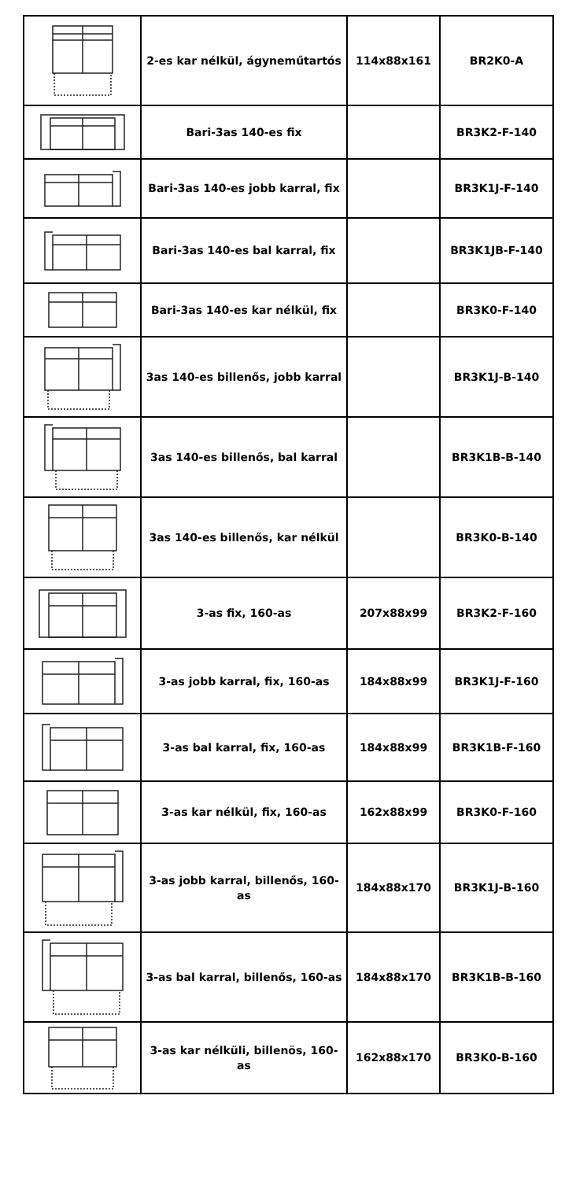| | 2-es kar nélkül, ágyneműtartós | 114x88x161 | BR2K0-A |
| | Bari-3as 140-es fix | | BR3K2-F-140 |
| | Bari-3as 140-es jobb karral, fix | | BR3K1J-F-140 |
| | Bari-3as 140-es bal karral, fix | | BR3K1JB-F-140 |
| | Bari-3as 140-es kar nélkül, fix | | BR3K0-F-140 |
| | 3as 140-es billenős, jobb karral | | BR3K1J-B-140 |
| | 3as 140-es billenős, bal karral | | BR3K1B-B-140 |
| | 3as 140-es billenős, kar nélkül | | BR3K0-B-140 |
| | 3-as fix, 160-as | 207x88x99 | BR3K2-F-160 |
| | 3-as jobb karral, fix, 160-as | 184x88x99 | BR3K1J-F-160 |
| | 3-as bal karral, fix, 160-as | 184x88x99 | BR3K1B-F-160 |
| | 3-as kar nélkül, fix, 160-as | 162x88x99 | BR3K0-F-160 |
| | 3-as jobb karral, billenős, 160-as | 184x88x170 | BR3K1J-B-160 |
| | 3-as bal karral, billenős, 160-as | 184x88x170 | BR3K1B-B-160 |
| | 3-as kar nélküli, billenös, 160-as | 162x88x170 | BR3K0-B-160 |